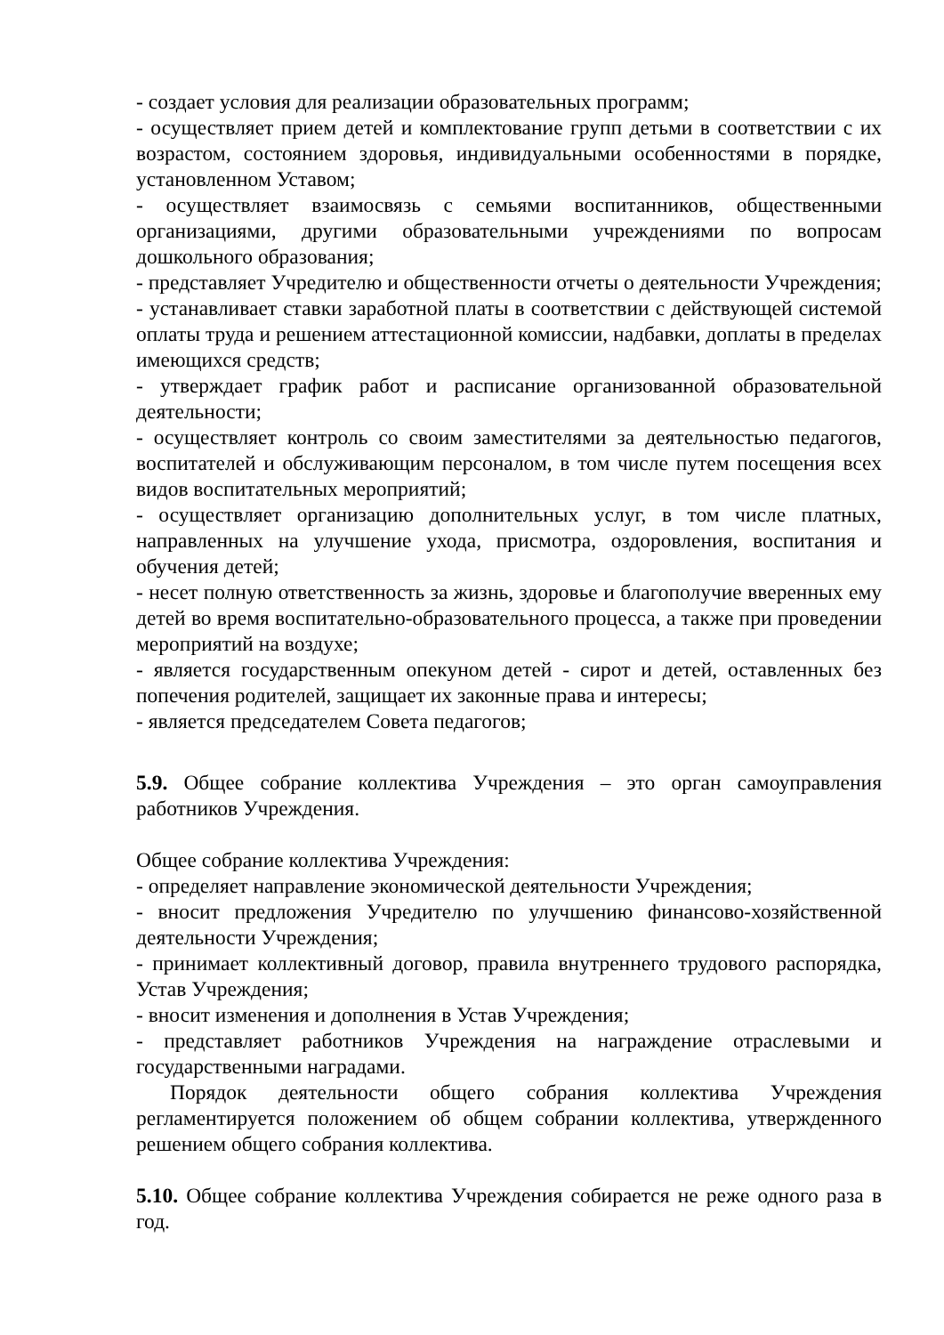- создает условия для реализации образовательных программ;
- осуществляет прием детей и комплектование групп детьми в соответствии с их возрастом, состоянием здоровья, индивидуальными особенностями в порядке, установленном Уставом;
- осуществляет взаимосвязь с семьями воспитанников, общественными организациями, другими образовательными учреждениями по вопросам дошкольного образования;
- представляет Учредителю и общественности отчеты о деятельности Учреждения;
- устанавливает ставки заработной платы в соответствии с действующей системой оплаты труда и решением аттестационной комиссии, надбавки, доплаты в пределах имеющихся средств;
- утверждает график работ и расписание организованной образовательной деятельности;
- осуществляет контроль со своим заместителями за деятельностью педагогов, воспитателей и обслуживающим персоналом, в том числе путем посещения всех видов воспитательных мероприятий;
- осуществляет организацию дополнительных услуг, в том числе платных, направленных на улучшение ухода, присмотра, оздоровления, воспитания и обучения детей;
- несет полную ответственность за жизнь, здоровье и благополучие вверенных ему детей во время воспитательно-образовательного процесса, а также при проведении мероприятий на воздухе;
- является государственным опекуном детей - сирот и детей, оставленных без попечения родителей, защищает их законные права и интересы;
- является председателем Совета педагогов;
5.9. Общее собрание коллектива Учреждения – это орган самоуправления работников Учреждения.
Общее собрание коллектива Учреждения:
- определяет направление экономической деятельности Учреждения;
- вносит предложения Учредителю по улучшению финансово-хозяйственной деятельности Учреждения;
- принимает коллективный договор, правила внутреннего трудового распорядка, Устав Учреждения;
- вносит изменения и дополнения в Устав Учреждения;
- представляет работников Учреждения на награждение отраслевыми и государственными наградами.
Порядок деятельности общего собрания коллектива Учреждения регламентируется положением об общем собрании коллектива, утвержденного решением общего собрания коллектива.
5.10. Общее собрание коллектива Учреждения собирается не реже одного раза в год.